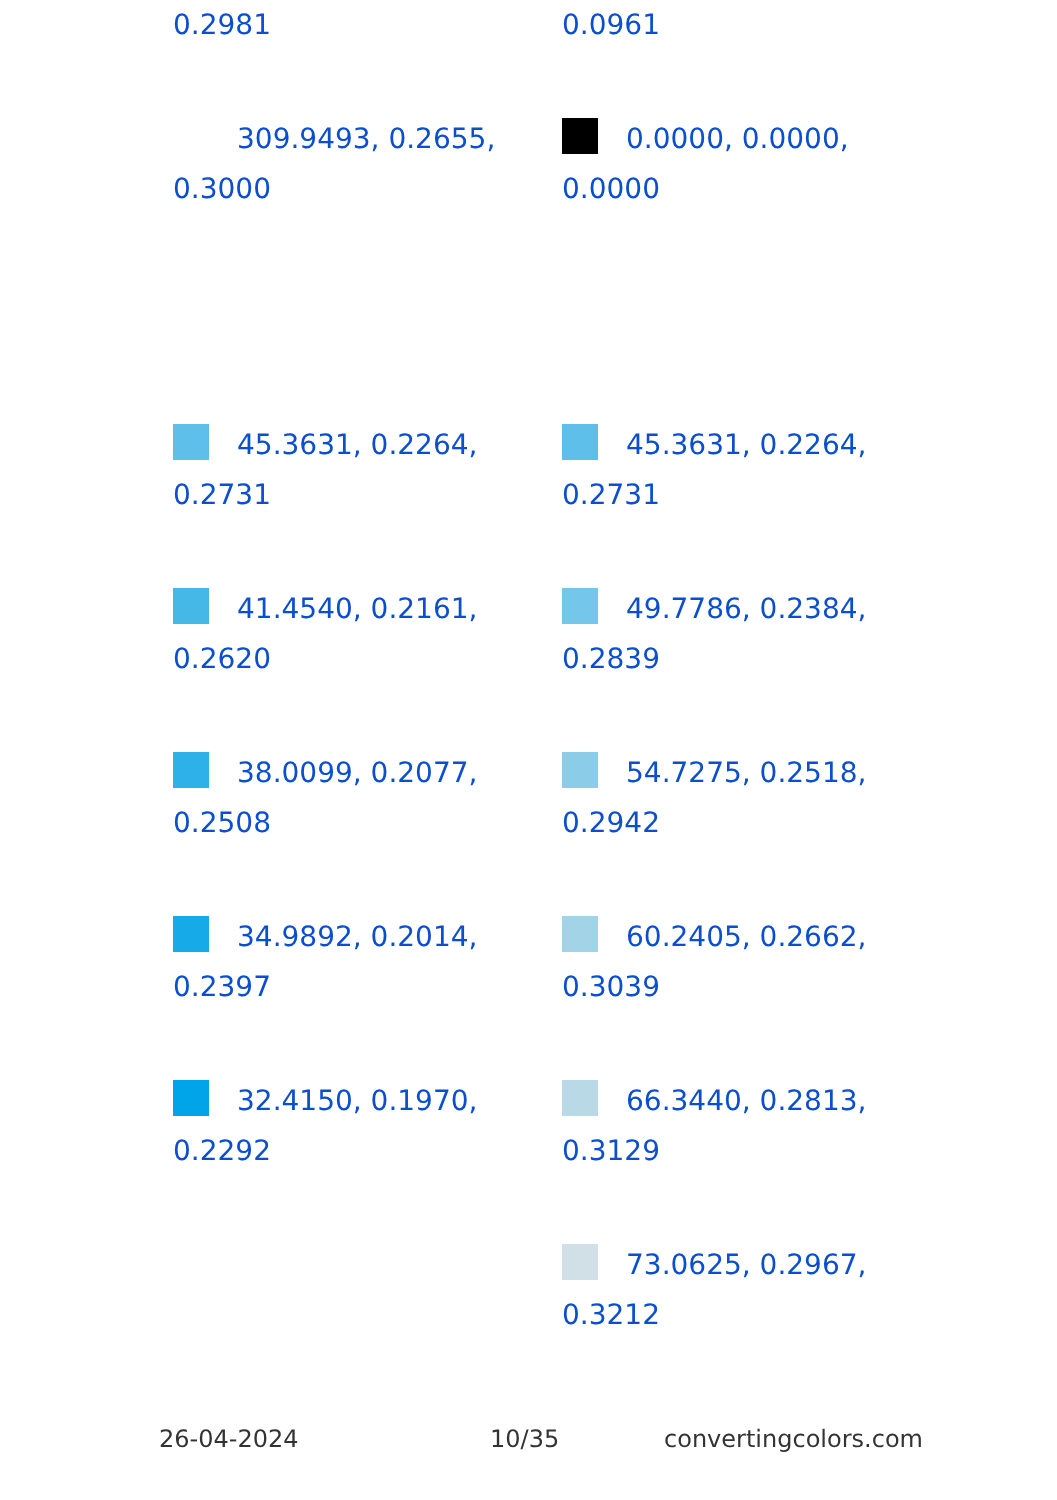0.2981 0.0961
309.9493, 0.2655, 0.3000
0.0000, 0.0000, 0.0000
45.3631, 0.2264, 0.2731
45.3631, 0.2264, 0.2731
41.4540, 0.2161, 0.2620
49.7786, 0.2384, 0.2839
38.0099, 0.2077, 0.2508
54.7275, 0.2518, 0.2942
34.9892, 0.2014, 0.2397
60.2405, 0.2662, 0.3039
32.4150, 0.1970, 0.2292
66.3440, 0.2813, 0.3129
73.0625, 0.2967, 0.3212
26-04-2024 10/35 convertingcolors.com